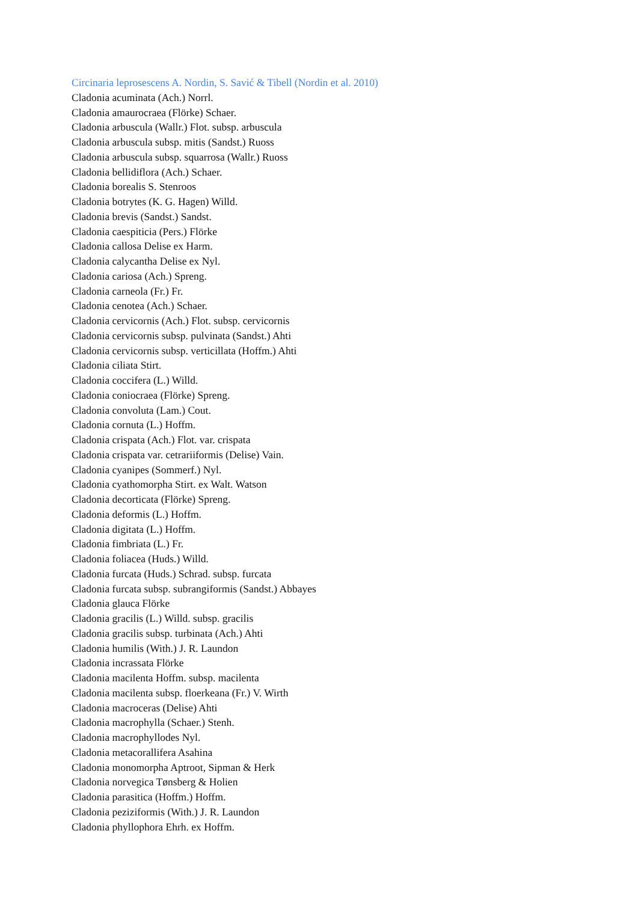Circinaria leprosescens A. Nordin, S. Savić & Tibell (Nordin et al. 2010)
Cladonia acuminata (Ach.) Norrl.
Cladonia amaurocraea (Flörke) Schaer.
Cladonia arbuscula (Wallr.) Flot. subsp. arbuscula
Cladonia arbuscula subsp. mitis (Sandst.) Ruoss
Cladonia arbuscula subsp. squarrosa (Wallr.) Ruoss
Cladonia bellidiflora (Ach.) Schaer.
Cladonia borealis S. Stenroos
Cladonia botrytes (K. G. Hagen) Willd.
Cladonia brevis (Sandst.) Sandst.
Cladonia caespiticia (Pers.) Flörke
Cladonia callosa Delise ex Harm.
Cladonia calycantha Delise ex Nyl.
Cladonia cariosa (Ach.) Spreng.
Cladonia carneola (Fr.) Fr.
Cladonia cenotea (Ach.) Schaer.
Cladonia cervicornis (Ach.) Flot. subsp. cervicornis
Cladonia cervicornis subsp. pulvinata (Sandst.) Ahti
Cladonia cervicornis subsp. verticillata (Hoffm.) Ahti
Cladonia ciliata Stirt.
Cladonia coccifera (L.) Willd.
Cladonia coniocraea (Flörke) Spreng.
Cladonia convoluta (Lam.) Cout.
Cladonia cornuta (L.) Hoffm.
Cladonia crispata (Ach.) Flot. var. crispata
Cladonia crispata var. cetrariiformis (Delise) Vain.
Cladonia cyanipes (Sommerf.) Nyl.
Cladonia cyathomorpha Stirt. ex Walt. Watson
Cladonia decorticata (Flörke) Spreng.
Cladonia deformis (L.) Hoffm.
Cladonia digitata (L.) Hoffm.
Cladonia fimbriata (L.) Fr.
Cladonia foliacea (Huds.) Willd.
Cladonia furcata (Huds.) Schrad. subsp. furcata
Cladonia furcata subsp. subrangiformis (Sandst.) Abbayes
Cladonia glauca Flörke
Cladonia gracilis (L.) Willd. subsp. gracilis
Cladonia gracilis subsp. turbinata (Ach.) Ahti
Cladonia humilis (With.) J. R. Laundon
Cladonia incrassata Flörke
Cladonia macilenta Hoffm. subsp. macilenta
Cladonia macilenta subsp. floerkeana (Fr.) V. Wirth
Cladonia macroceras (Delise) Ahti
Cladonia macrophylla (Schaer.) Stenh.
Cladonia macrophyllodes Nyl.
Cladonia metacorallifera Asahina
Cladonia monomorpha Aptroot, Sipman & Herk
Cladonia norvegica Tønsberg & Holien
Cladonia parasitica (Hoffm.) Hoffm.
Cladonia peziziformis (With.) J. R. Laundon
Cladonia phyllophora Ehrh. ex Hoffm.